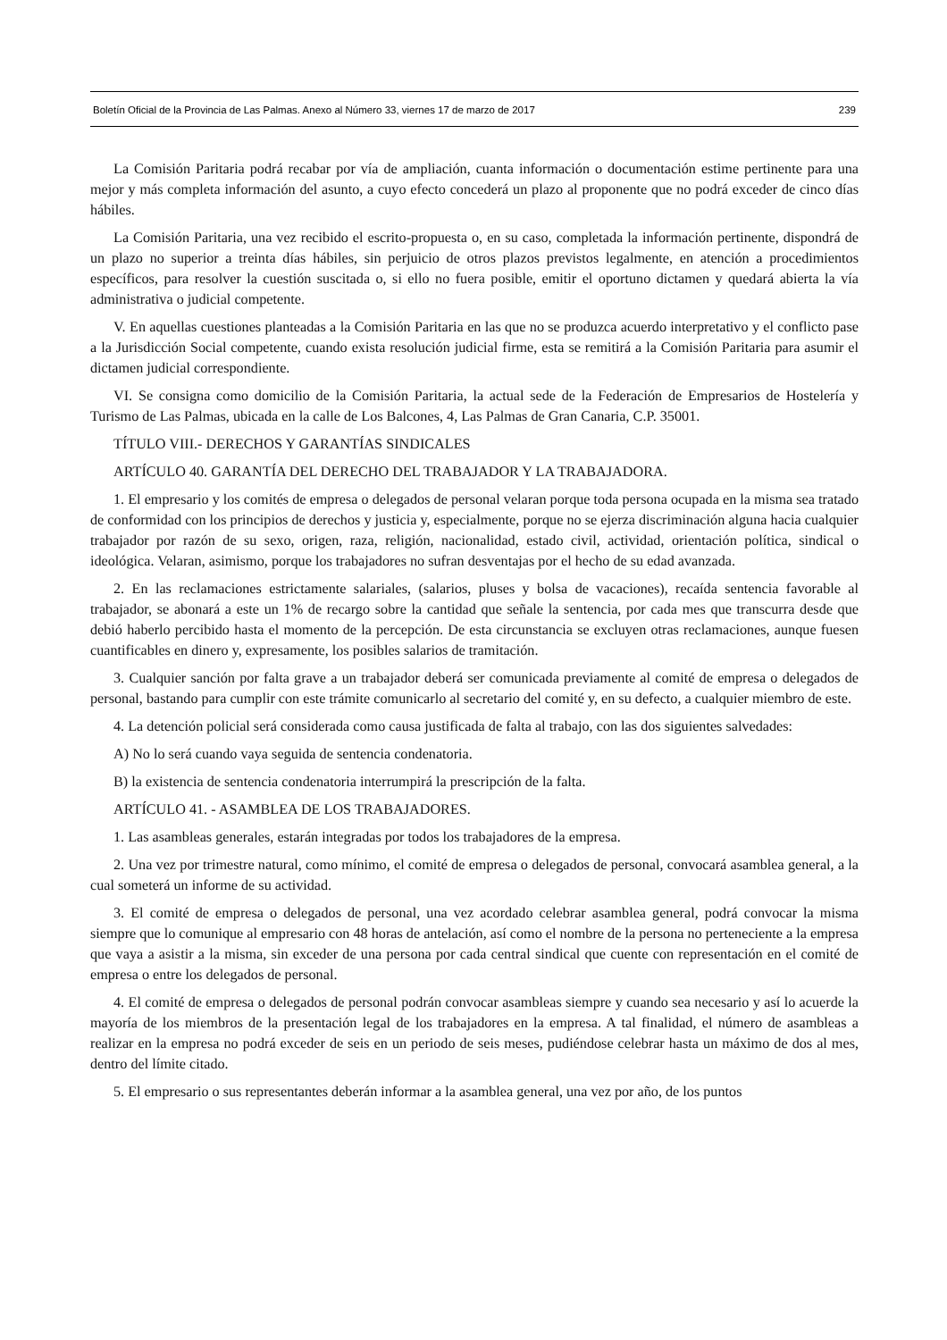Boletín Oficial de la Provincia de Las Palmas. Anexo al Número 33, viernes 17 de marzo de 2017 239
La Comisión Paritaria podrá recabar por vía de ampliación, cuanta información o documentación estime pertinente para una mejor y más completa información del asunto, a cuyo efecto concederá un plazo al proponente que no podrá exceder de cinco días hábiles.
La Comisión Paritaria, una vez recibido el escrito-propuesta o, en su caso, completada la información pertinente, dispondrá de un plazo no superior a treinta días hábiles, sin perjuicio de otros plazos previstos legalmente, en atención a procedimientos específicos, para resolver la cuestión suscitada o, si ello no fuera posible, emitir el oportuno dictamen y quedará abierta la vía administrativa o judicial competente.
V. En aquellas cuestiones planteadas a la Comisión Paritaria en las que no se produzca acuerdo interpretativo y el conflicto pase a la Jurisdicción Social competente, cuando exista resolución judicial firme, esta se remitirá a la Comisión Paritaria para asumir el dictamen judicial correspondiente.
VI. Se consigna como domicilio de la Comisión Paritaria, la actual sede de la Federación de Empresarios de Hostelería y Turismo de Las Palmas, ubicada en la calle de Los Balcones, 4, Las Palmas de Gran Canaria, C.P. 35001.
TÍTULO VIII.- DERECHOS Y GARANTÍAS SINDICALES
ARTÍCULO 40. GARANTÍA DEL DERECHO DEL TRABAJADOR Y LA TRABAJADORA.
1. El empresario y los comités de empresa o delegados de personal velaran porque toda persona ocupada en la misma sea tratado de conformidad con los principios de derechos y justicia y, especialmente, porque no se ejerza discriminación alguna hacia cualquier trabajador por razón de su sexo, origen, raza, religión, nacionalidad, estado civil, actividad, orientación política, sindical o ideológica. Velaran, asimismo, porque los trabajadores no sufran desventajas por el hecho de su edad avanzada.
2. En las reclamaciones estrictamente salariales, (salarios, pluses y bolsa de vacaciones), recaída sentencia favorable al trabajador, se abonará a este un 1% de recargo sobre la cantidad que señale la sentencia, por cada mes que transcurra desde que debió haberlo percibido hasta el momento de la percepción. De esta circunstancia se excluyen otras reclamaciones, aunque fuesen cuantificables en dinero y, expresamente, los posibles salarios de tramitación.
3. Cualquier sanción por falta grave a un trabajador deberá ser comunicada previamente al comité de empresa o delegados de personal, bastando para cumplir con este trámite comunicarlo al secretario del comité y, en su defecto, a cualquier miembro de este.
4. La detención policial será considerada como causa justificada de falta al trabajo, con las dos siguientes salvedades:
A) No lo será cuando vaya seguida de sentencia condenatoria.
B) la existencia de sentencia condenatoria interrumpirá la prescripción de la falta.
ARTÍCULO 41. - ASAMBLEA DE LOS TRABAJADORES.
1. Las asambleas generales, estarán integradas por todos los trabajadores de la empresa.
2. Una vez por trimestre natural, como mínimo, el comité de empresa o delegados de personal, convocará asamblea general, a la cual someterá un informe de su actividad.
3. El comité de empresa o delegados de personal, una vez acordado celebrar asamblea general, podrá convocar la misma siempre que lo comunique al empresario con 48 horas de antelación, así como el nombre de la persona no perteneciente a la empresa que vaya a asistir a la misma, sin exceder de una persona por cada central sindical que cuente con representación en el comité de empresa o entre los delegados de personal.
4. El comité de empresa o delegados de personal podrán convocar asambleas siempre y cuando sea necesario y así lo acuerde la mayoría de los miembros de la presentación legal de los trabajadores en la empresa. A tal finalidad, el número de asambleas a realizar en la empresa no podrá exceder de seis en un periodo de seis meses, pudiéndose celebrar hasta un máximo de dos al mes, dentro del límite citado.
5. El empresario o sus representantes deberán informar a la asamblea general, una vez por año, de los puntos